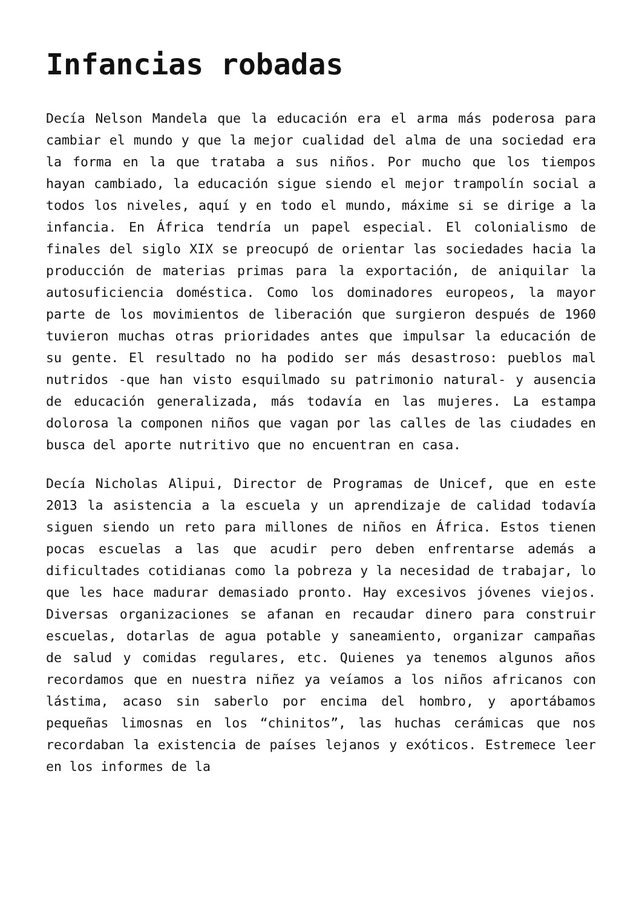Infancias robadas
Decía Nelson Mandela que la educación era el arma más poderosa para cambiar el mundo y que la mejor cualidad del alma de una sociedad era la forma en la que trataba a sus niños. Por mucho que los tiempos hayan cambiado, la educación sigue siendo el mejor trampolín social a todos los niveles, aquí y en todo el mundo, máxime si se dirige a la infancia. En África tendría un papel especial. El colonialismo de finales del siglo XIX se preocupó de orientar las sociedades hacia la producción de materias primas para la exportación, de aniquilar la autosuficiencia doméstica. Como los dominadores europeos, la mayor parte de los movimientos de liberación que surgieron después de 1960 tuvieron muchas otras prioridades antes que impulsar la educación de su gente. El resultado no ha podido ser más desastroso: pueblos mal nutridos -que han visto esquilmado su patrimonio natural- y ausencia de educación generalizada, más todavía en las mujeres. La estampa dolorosa la componen niños que vagan por las calles de las ciudades en busca del aporte nutritivo que no encuentran en casa.
Decía Nicholas Alipui, Director de Programas de Unicef, que en este 2013 la asistencia a la escuela y un aprendizaje de calidad todavía siguen siendo un reto para millones de niños en África. Estos tienen pocas escuelas a las que acudir pero deben enfrentarse además a dificultades cotidianas como la pobreza y la necesidad de trabajar, lo que les hace madurar demasiado pronto. Hay excesivos jóvenes viejos. Diversas organizaciones se afanan en recaudar dinero para construir escuelas, dotarlas de agua potable y saneamiento, organizar campañas de salud y comidas regulares, etc. Quienes ya tenemos algunos años recordamos que en nuestra niñez ya veíamos a los niños africanos con lástima, acaso sin saberlo por encima del hombro, y aportábamos pequeñas limosnas en los “chinitos”, las huchas cerámicas que nos recordaban la existencia de países lejanos y exóticos. Estremece leer en los informes de la